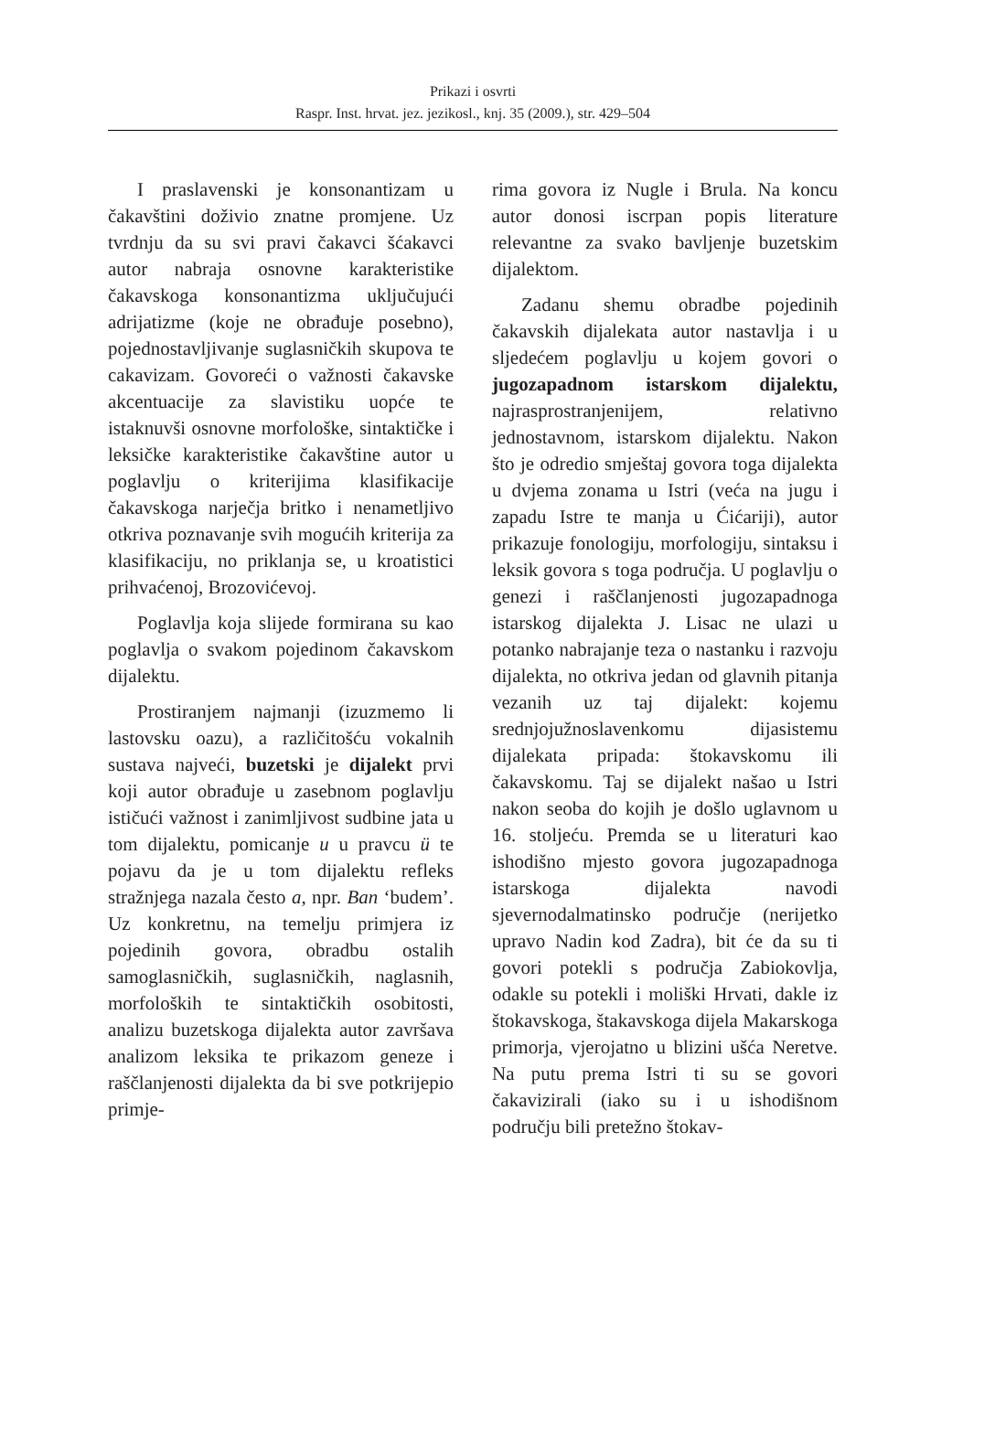Prikazi i osvrti
Raspr. Inst. hrvat. jez. jezikosl., knj. 35 (2009.), str. 429–504
I praslavenski je konsonantizam u čakavštini doživio znatne promjene. Uz tvrdnju da su svi pravi čakavci šćakavci autor nabraja osnovne karakteristike čakavskoga konsonantizma uključujući adrijatizme (koje ne obrađuje posebno), pojednostavljivanje suglasničkih skupova te cakavizam. Govoreći o važnosti čakavske akcentuacije za slavistiku uopće te istaknuvši osnovne morfološke, sintaktičke i leksičke karakteristike čakavštine autor u poglavlju o kriterijima klasifikacije čakavskoga narječja britko i nenametljivo otkriva poznavanje svih mogućih kriterija za klasifikaciju, no priklanja se, u kroatistici prihvaćenoj, Brozovićevoj.
Poglavlja koja slijede formirana su kao poglavlja o svakom pojedinom čakavskom dijalektu.
Prostiranjem najmanji (izuzmemo li lastovsku oazu), a različitošću vokalnih sustava najveći, buzetski je dijalekt prvi koji autor obrađuje u zasebnom poglavlju ističući važnost i zanimljivost sudbine jata u tom dijalektu, pomicanje u u pravcu ü te pojavu da je u tom dijalektu refleks stražnjega nazala često a, npr. Ban ‘budem’. Uz konkretnu, na temelju primjera iz pojedinih govora, obradbu ostalih samoglasničkih, suglasničkih, naglasnih, morfoloških te sintaktičkih osobitosti, analizu buzetskoga dijalekta autor završava analizom leksika te prikazom geneze i raščlanjenosti dijalekta da bi sve potkrijepio primje-
rima govora iz Nugle i Brula. Na koncu autor donosi iscrpan popis literature relevantne za svako bavljenje buzetskim dijalektom.
Zadanu shemu obradbe pojedinih čakavskih dijalekata autor nastavlja i u sljedećem poglavlju u kojem govori o jugozapadnom istarskom dijalektu, najrasprostranjenijem, relativno jednostavnom, istarskom dijalektu. Nakon što je odredio smještaj govora toga dijalekta u dvjema zonama u Istri (veća na jugu i zapadu Istre te manja u Ćićariji), autor prikazuje fonologiju, morfologiju, sintaksu i leksik govora s toga područja. U poglavlju o genezi i raščlanjenosti jugozapadnoga istarskog dijalekta J. Lisac ne ulazi u potanko nabrajanje teza o nastanku i razvoju dijalekta, no otkriva jedan od glavnih pitanja vezanih uz taj dijalekt: kojemu srednjojužnoslavenkomu dijasistemu dijalekata pripada: štokavskomu ili čakavskomu. Taj se dijalekt našao u Istri nakon seoba do kojih je došlo uglavnom u 16. stoljeću. Premda se u literaturi kao ishodišno mjesto govora jugozapadnoga istarskoga dijalekta navodi sjevernodalmatinsko područje (nerijetko upravo Nadin kod Zadra), bit će da su ti govori potekli s područja Zabiokovlja, odakle su potekli i moliški Hrvati, dakle iz štokavskoga, štakavskoga dijela Makarskoga primorja, vjerojatno u blizini ušća Neretve. Na putu prema Istri ti su se govori čakavizirali (iako su i u ishodišnom području bili pretežno štokav-